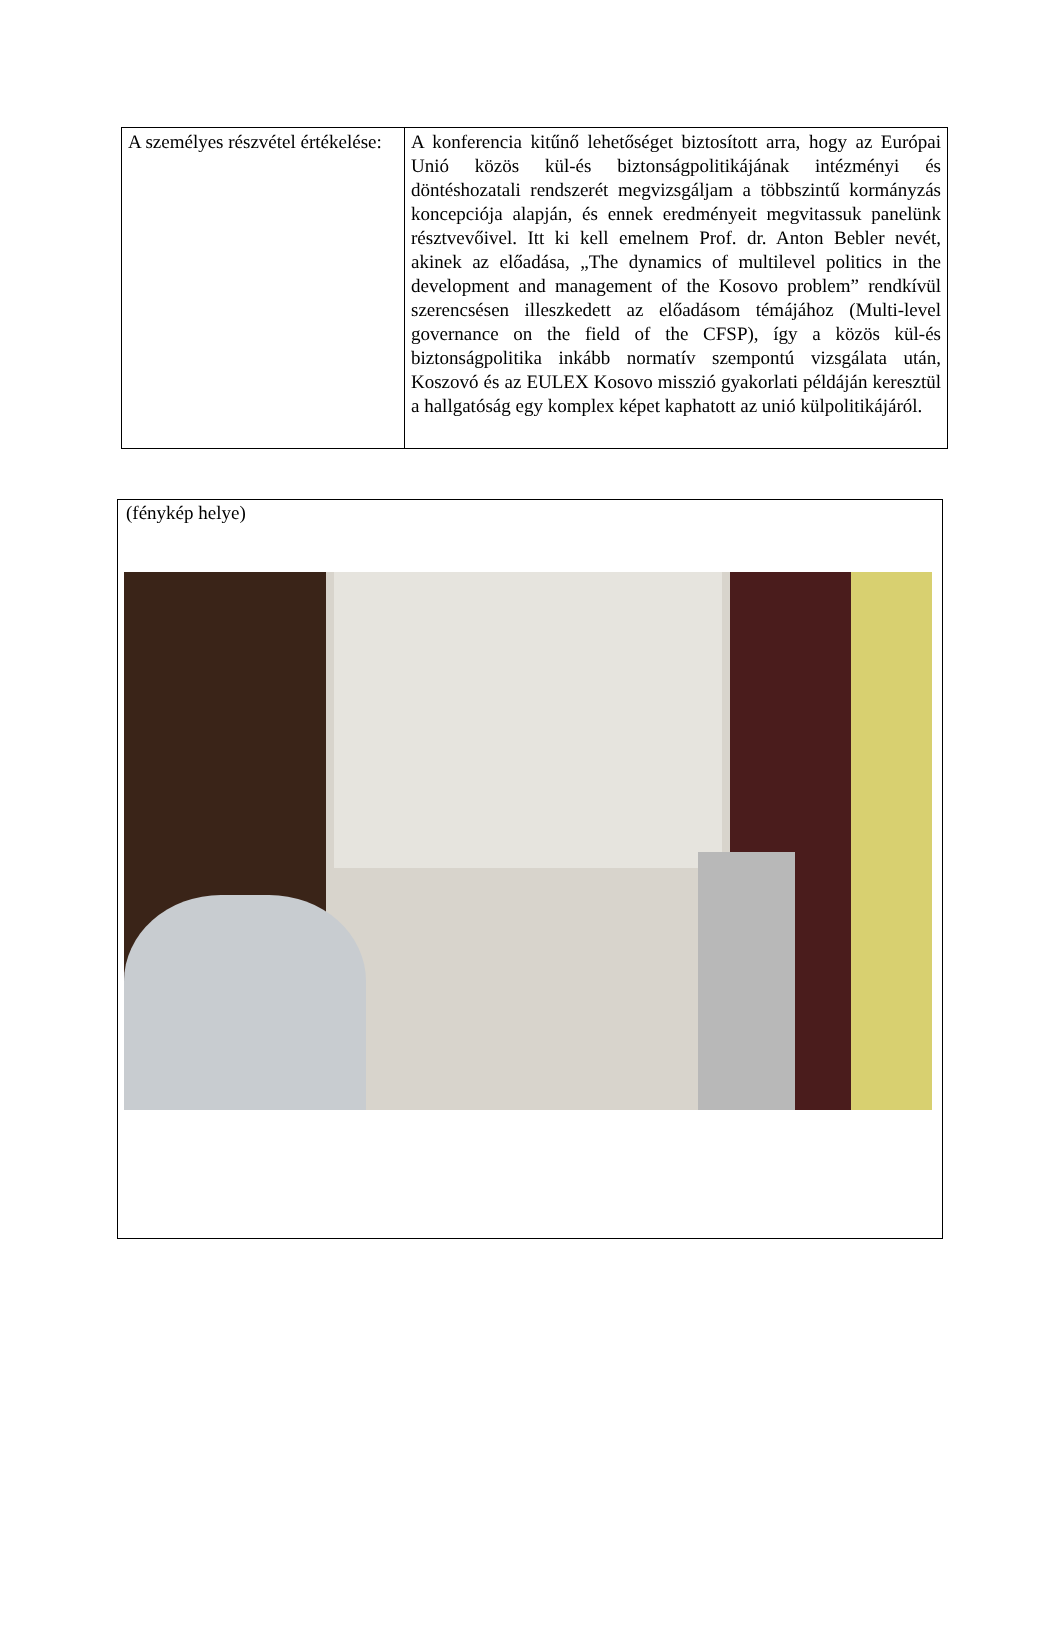| A személyes részvétel értékelése: | A konferencia kitűnő lehetőséget biztosított arra, hogy az Európai Unió közös kül-és biztonságpolitikájának intézményi és döntéshozatali rendszerét megvizsgáljam a többszintű kormányzás koncepciója alapján, és ennek eredményeit megvitassuk panelünk résztvevőivel. Itt ki kell emelnem Prof. dr. Anton Bebler nevét, akinek az előadása, „The dynamics of multilevel politics in the development and management of the Kosovo problem” rendkívül szerencsésen illeszkedett az előadásom témájához (Multi-level governance on the field of the CFSP), így a közös kül-és biztonságpolitika inkább normatív szempontú vizsgálata után, Koszovó és az EULEX Kosovo misszió gyakorlati példáján keresztül a hallgatóság egy komplex képet kaphatott az unió külpolitikájáról. |
(fénykép helye)